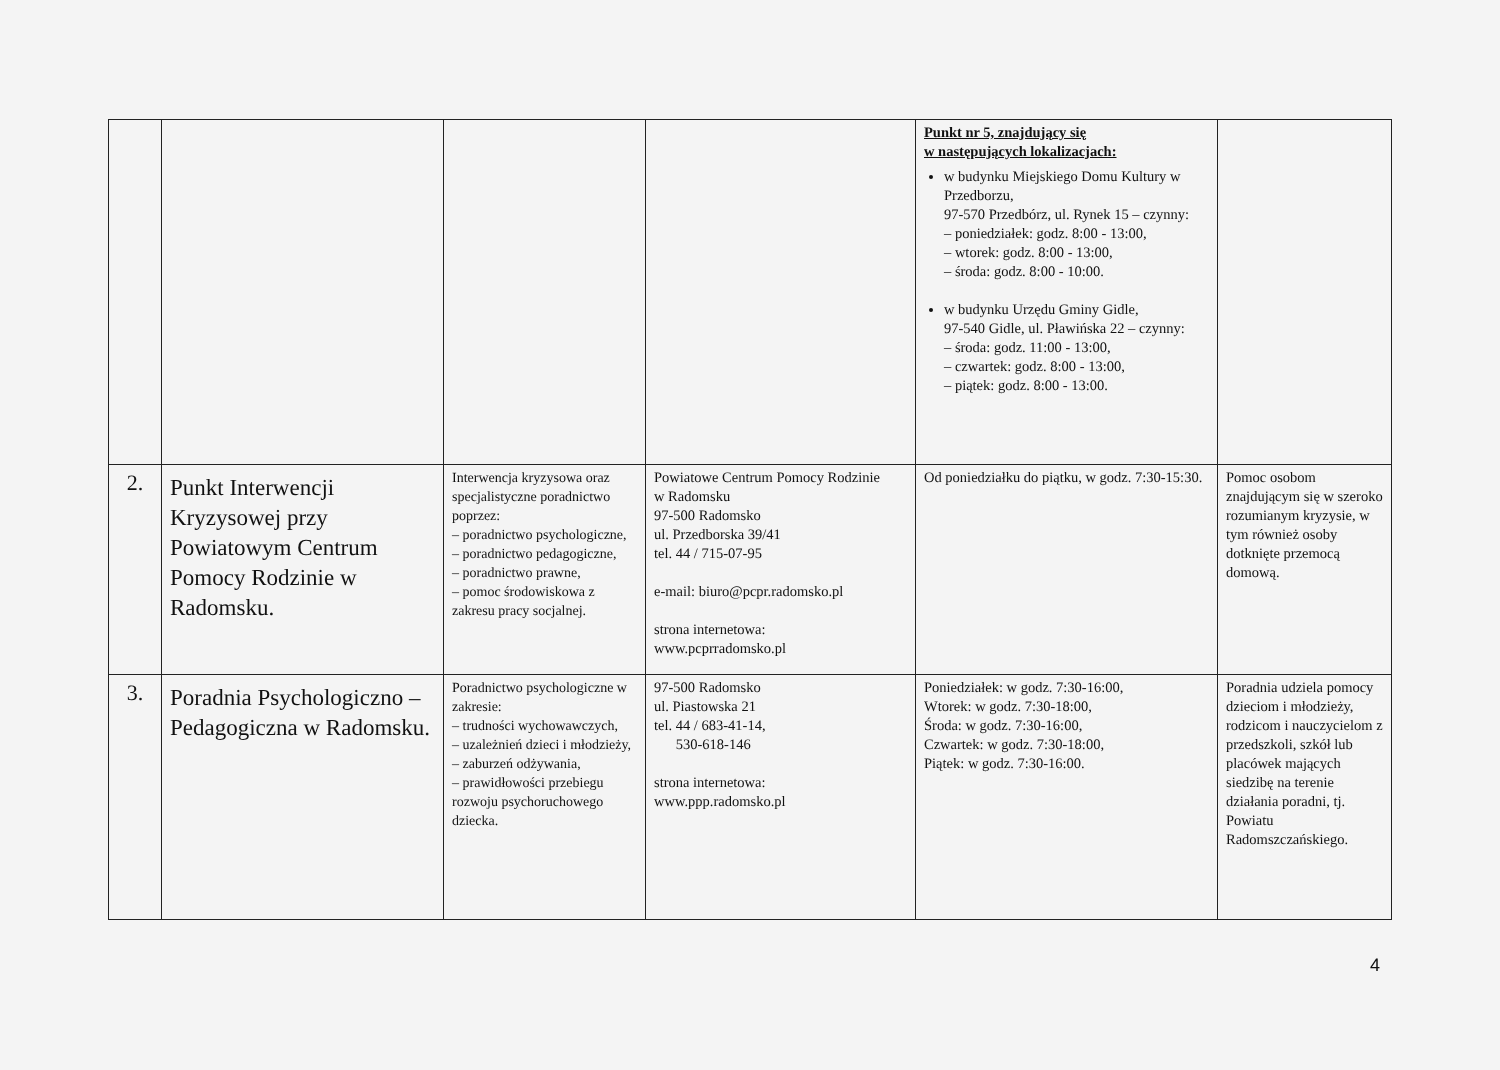| | | | | Punkt nr 5, znajdujący się w następujących lokalizacjach: w budynku Miejskiego Domu Kultury w Przedborzu, 97-570 Przedbórz, ul. Rynek 15 – czynny: – poniedziałek: godz. 8:00 - 13:00, – wtorek: godz. 8:00 - 13:00, – środa: godz. 8:00 - 10:00. w budynku Urzędu Gminy Gidle, 97-540 Gidle, ul. Pławińska 22 – czynny: – środa: godz. 11:00 - 13:00, – czwartek: godz. 8:00 - 13:00, – piątek: godz. 8:00 - 13:00. | |
| 2. | Punkt Interwencji Kryzysowej przy Powiatowym Centrum Pomocy Rodzinie w Radomsku. | Interwencja kryzysowa oraz specjalistyczne poradnictwo poprzez: – poradnictwo psychologiczne, – poradnictwo pedagogiczne, – poradnictwo prawne, – pomoc środowiskowa z zakresu pracy socjalnej. | Powiatowe Centrum Pomocy Rodzinie w Radomsku 97-500 Radomsko ul. Przedborska 39/41 tel. 44 / 715-07-95 e-mail: biuro@pcpr.radomsko.pl strona internetowa: www.pcprradomsko.pl | Od poniedziałku do piątku, w godz. 7:30-15:30. | Pomoc osobom znajdującym się w szeroko rozumianym kryzysie, w tym również osoby dotknięte przemocą domową. |
| 3. | Poradnia Psychologiczno – Pedagogiczna w Radomsku. | Poradnictwo psychologiczne w zakresie: – trudności wychowawczych, – uzależnień dzieci i młodzieży, – zaburzeń odżywania, – prawidłowości przebiegu rozwoju psychoruchowego dziecka. | 97-500 Radomsko ul. Piastowska 21 tel. 44 / 683-41-14, 530-618-146 strona internetowa: www.ppp.radomsko.pl | Poniedziałek: w godz. 7:30-16:00, Wtorek: w godz. 7:30-18:00, Środa: w godz. 7:30-16:00, Czwartek: w godz. 7:30-18:00, Piątek: w godz. 7:30-16:00. | Poradnia udziela pomocy dzieciom i młodzieży, rodzicom i nauczycielom z przedszkoli, szkół lub placówek mających siedzibę na terenie działania poradni, tj. Powiatu Radomszczańskiego. |
4